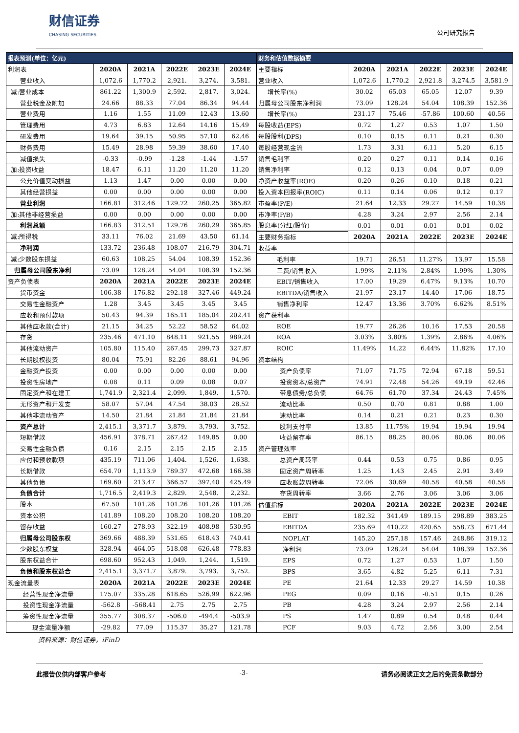财信证券
CHASING SECURITIES
公司研究报告
| 报表预测(单位：亿元) | | | | | |
| --- | --- | --- | --- | --- | --- |
| 利润表 | 2020A | 2021A | 2022E | 2023E | 2024E |
| 营业收入 | 1,072.6 | 1,770.2 | 2,921. | 3,274. | 3,581. |
| 减:营业成本 | 861.22 | 1,300.9 | 2,592. | 2,817. | 3,024. |
| 营业税金及附加 | 24.66 | 88.33 | 77.04 | 86.34 | 94.44 |
| 营业费用 | 1.16 | 1.55 | 11.09 | 12.43 | 13.60 |
| 管理费用 | 4.73 | 6.83 | 12.64 | 14.16 | 15.49 |
| 研发费用 | 19.64 | 39.15 | 50.95 | 57.10 | 62.46 |
| 财务费用 | 15.49 | 28.98 | 59.39 | 38.60 | 17.40 |
| 减值损失 | -0.33 | -0.99 | -1.28 | -1.44 | -1.57 |
| 加:投资收益 | 18.47 | 6.11 | 11.20 | 11.20 | 11.20 |
| 公允价值变动损益 | 1.13 | 1.47 | 0.00 | 0.00 | 0.00 |
| 其他经营损益 | 0.00 | 0.00 | 0.00 | 0.00 | 0.00 |
| 营业利润 | 166.81 | 312.46 | 129.72 | 260.25 | 365.82 |
| 加:其他非经营损益 | 0.00 | 0.00 | 0.00 | 0.00 | 0.00 |
| 利润总额 | 166.83 | 312.51 | 129.76 | 260.29 | 365.85 |
| 减:所得税 | 33.11 | 76.02 | 21.69 | 43.50 | 61.14 |
| 净利润 | 133.72 | 236.48 | 108.07 | 216.79 | 304.71 |
| 减:少数股东损益 | 60.63 | 108.25 | 54.04 | 108.39 | 152.36 |
| 归属母公司股东净利 | 73.09 | 128.24 | 54.04 | 108.39 | 152.36 |
| 资产负债表 | 2020A | 2021A | 2022E | 2023E | 2024E |
| 货币资金 | 106.38 | 176.82 | 292.18 | 327.46 | 449.24 |
| 交易性金融资产 | 1.28 | 3.45 | 3.45 | 3.45 | 3.45 |
| 应收和预付款项 | 50.43 | 94.39 | 165.11 | 185.04 | 202.41 |
| 其他应收款(合计) | 21.15 | 34.25 | 52.22 | 58.52 | 64.02 |
| 存货 | 235.46 | 471.10 | 848.11 | 921.55 | 989.24 |
| 其他流动资产 | 105.80 | 115.40 | 267.45 | 299.73 | 327.87 |
| 长期股权投资 | 80.04 | 75.91 | 82.26 | 88.61 | 94.96 |
| 金融资产投资 | 0.00 | 0.00 | 0.00 | 0.00 | 0.00 |
| 投资性房地产 | 0.08 | 0.11 | 0.09 | 0.08 | 0.07 |
| 固定资产和在建工 | 1,741.9 | 2,321.4 | 2,099. | 1,849. | 1,570. |
| 无形资产和开发支 | 58.07 | 57.04 | 47.54 | 38.03 | 28.52 |
| 其他非流动资产 | 14.50 | 21.84 | 21.84 | 21.84 | 21.84 |
| 资产总计 | 2,415.1 | 3,371.7 | 3,879. | 3,793. | 3,752. |
| 短期借款 | 456.91 | 378.71 | 267.42 | 149.85 | 0.00 |
| 交易性金融负债 | 0.16 | 2.15 | 2.15 | 2.15 | 2.15 |
| 应付和预收款项 | 435.19 | 711.06 | 1,404. | 1,526. | 1,638. |
| 长期借款 | 654.70 | 1,113.9 | 789.37 | 472.68 | 166.38 |
| 其他负债 | 169.60 | 213.47 | 366.57 | 397.40 | 425.49 |
| 负债合计 | 1,716.5 | 2,419.3 | 2,829. | 2,548. | 2,232. |
| 股本 | 67.50 | 101.26 | 101.26 | 101.26 | 101.26 |
| 资本公积 | 141.89 | 108.20 | 108.20 | 108.20 | 108.20 |
| 留存收益 | 160.27 | 278.93 | 322.19 | 408.98 | 530.95 |
| 归属母公司股东权 | 369.66 | 488.39 | 531.65 | 618.43 | 740.41 |
| 少数股东权益 | 328.94 | 464.05 | 518.08 | 626.48 | 778.83 |
| 股东权益合计 | 698.60 | 952.43 | 1,049. | 1,244. | 1,519. |
| 负债和股东权益合 | 2,415.1 | 3,371.7 | 3,879. | 3,793. | 3,752. |
| 现金流量表 | 2020A | 2021A | 2022E | 2023E | 2024E |
| 经营性现金净流量 | 175.07 | 335.28 | 618.65 | 526.99 | 622.96 |
| 投资性现金净流量 | -562.8 | -568.41 | 2.75 | 2.75 | 2.75 |
| 筹资性现金净流量 | 355.77 | 308.37 | -506.0 | -494.4 | -503.9 |
| 现金流量净额 | -29.82 | 77.09 | 115.37 | 35.27 | 121.78 |
| 财务和估值数据摘要 | | | | | |
| --- | --- | --- | --- | --- | --- |
| 主要指标 | 2020A | 2021A | 2022E | 2023E | 2024E |
| 营业收入 | 1,072.6 | 1,770.2 | 2,921.8 | 3,274.5 | 3,581.9 |
| 增长率(%) | 30.02 | 65.03 | 65.05 | 12.07 | 9.39 |
| 归属母公司股东净利润 | 73.09 | 128.24 | 54.04 | 108.39 | 152.36 |
| 增长率(%) | 231.17 | 75.46 | -57.86 | 100.60 | 40.56 |
| 每股收益(EPS) | 0.72 | 1.27 | 0.53 | 1.07 | 1.50 |
| 每股股利(DPS) | 0.10 | 0.15 | 0.11 | 0.21 | 0.30 |
| 每股经营现金流 | 1.73 | 3.31 | 6.11 | 5.20 | 6.15 |
| 销售毛利率 | 0.20 | 0.27 | 0.11 | 0.14 | 0.16 |
| 销售净利率 | 0.12 | 0.13 | 0.04 | 0.07 | 0.09 |
| 净资产收益率(ROE) | 0.20 | 0.26 | 0.10 | 0.18 | 0.21 |
| 投入资本回报率(ROIC) | 0.11 | 0.14 | 0.06 | 0.12 | 0.17 |
| 市盈率(P/E) | 21.64 | 12.33 | 29.27 | 14.59 | 10.38 |
| 市净率(P/B) | 4.28 | 3.24 | 2.97 | 2.56 | 2.14 |
| 股息率(分红/股价) | 0.01 | 0.01 | 0.01 | 0.01 | 0.02 |
| 主要财务指标 | 2020A | 2021A | 2022E | 2023E | 2024E |
| 收益率 | | | | | |
| 毛利率 | 19.71 | 26.51 | 11.27% | 13.97 | 15.58 |
| 三费/销售收入 | 1.99% | 2.11% | 2.84% | 1.99% | 1.30% |
| EBIT/销售收入 | 17.00 | 19.29 | 6.47% | 9.13% | 10.70 |
| EBITDA/销售收入 | 21.97 | 23.17 | 14.40 | 17.06 | 18.75 |
| 销售净利率 | 12.47 | 13.36 | 3.70% | 6.62% | 8.51% |
| 资产获利率 | | | | | |
| ROE | 19.77 | 26.26 | 10.16 | 17.53 | 20.58 |
| ROA | 3.03% | 3.80% | 1.39% | 2.86% | 4.06% |
| ROIC | 11.49% | 14.22 | 6.44% | 11.82% | 17.10 |
| 资本结构 | | | | | |
| 资产负债率 | 71.07 | 71.75 | 72.94 | 67.18 | 59.51 |
| 投资资本/总资产 | 74.91 | 72.48 | 54.26 | 49.19 | 42.46 |
| 带息债务/总负债 | 64.76 | 61.70 | 37.34 | 24.43 | 7.45% |
| 流动比率 | 0.50 | 0.70 | 0.81 | 0.88 | 1.00 |
| 速动比率 | 0.14 | 0.21 | 0.21 | 0.23 | 0.30 |
| 股利支付率 | 13.85 | 11.75% | 19.94 | 19.94 | 19.94 |
| 收益留存率 | 86.15 | 88.25 | 80.06 | 80.06 | 80.06 |
| 资产管理效率 | | | | | |
| 总资产周转率 | 0.44 | 0.53 | 0.75 | 0.86 | 0.95 |
| 固定资产周转率 | 1.25 | 1.43 | 2.45 | 2.91 | 3.49 |
| 应收账款周转率 | 72.06 | 30.69 | 40.58 | 40.58 | 40.58 |
| 存货周转率 | 3.66 | 2.76 | 3.06 | 3.06 | 3.06 |
| 估值指标 | 2020A | 2021A | 2022E | 2023E | 2024E |
| EBIT | 182.32 | 341.49 | 189.15 | 298.89 | 383.25 |
| EBITDA | 235.69 | 410.22 | 420.65 | 558.73 | 671.44 |
| NOPLAT | 145.20 | 257.18 | 157.46 | 248.86 | 319.12 |
| 净利润 | 73.09 | 128.24 | 54.04 | 108.39 | 152.36 |
| EPS | 0.72 | 1.27 | 0.53 | 1.07 | 1.50 |
| BPS | 3.65 | 4.82 | 5.25 | 6.11 | 7.31 |
| PE | 21.64 | 12.33 | 29.27 | 14.59 | 10.38 |
| PEG | 0.09 | 0.16 | -0.51 | 0.15 | 0.26 |
| PB | 4.28 | 3.24 | 2.97 | 2.56 | 2.14 |
| PS | 1.47 | 0.89 | 0.54 | 0.48 | 0.44 |
| PCF | 9.03 | 4.72 | 2.56 | 3.00 | 2.54 |
资料来源：财信证券，iFinD
此报告仅供内部客户参考 -3- 请务必阅读正文之后的免责条款部分